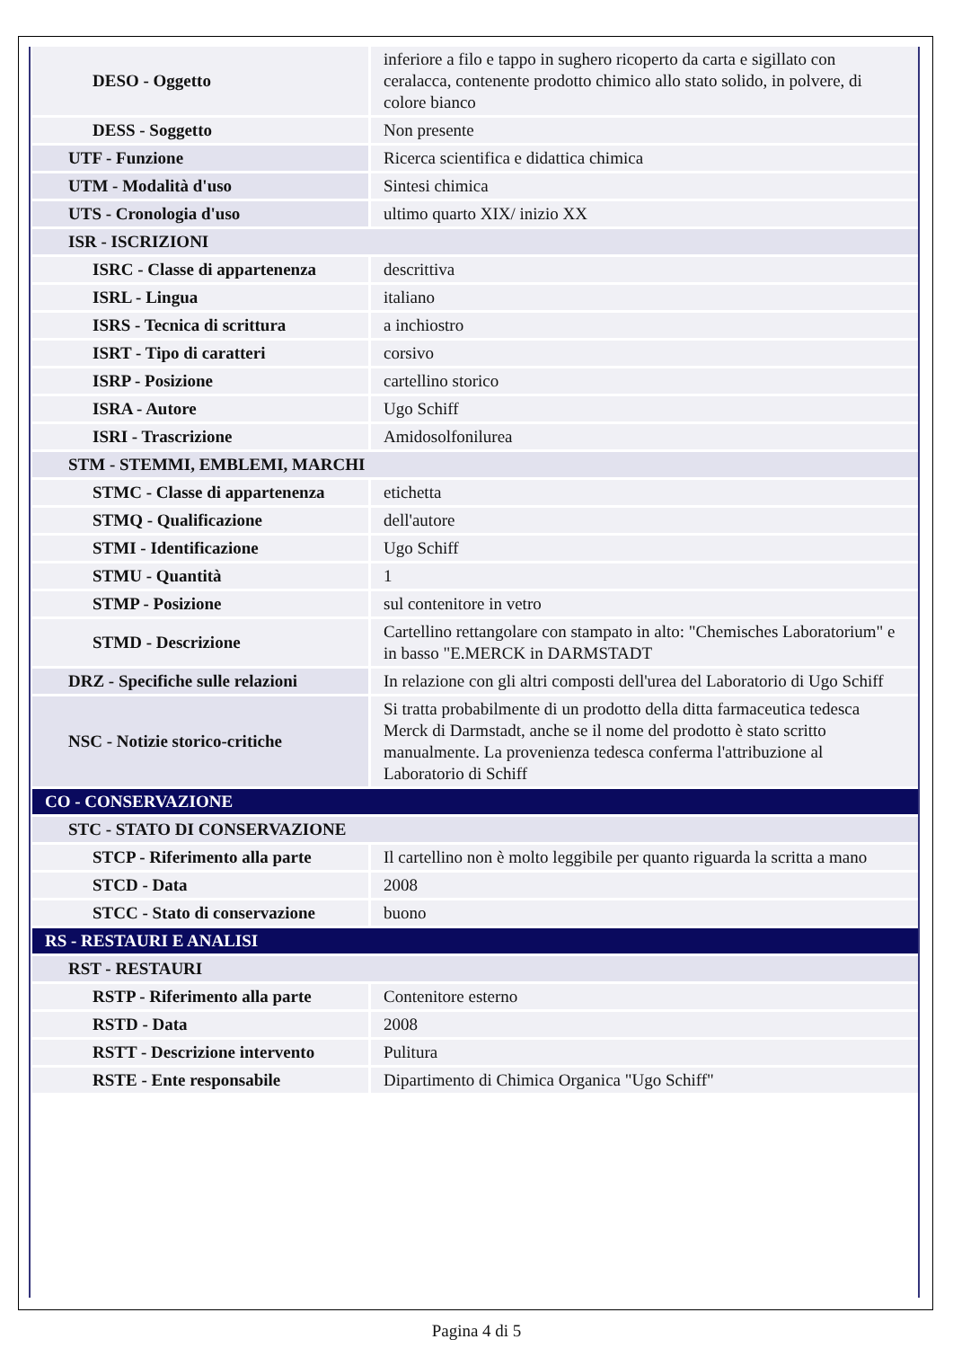| DESO - Oggetto | inferiore a filo e tappo in sughero ricoperto da carta e sigillato con ceralacca, contenente prodotto chimico allo stato solido, in polvere, di colore bianco |
| DESS - Soggetto | Non presente |
| UTF - Funzione | Ricerca scientifica e didattica chimica |
| UTM - Modalità d'uso | Sintesi chimica |
| UTS - Cronologia d'uso | ultimo quarto XIX/ inizio XX |
| ISR - ISCRIZIONI | |
| ISRC - Classe di appartenenza | descrittiva |
| ISRL - Lingua | italiano |
| ISRS - Tecnica di scrittura | a inchiostro |
| ISRT - Tipo di caratteri | corsivo |
| ISRP - Posizione | cartellino storico |
| ISRA - Autore | Ugo Schiff |
| ISRI - Trascrizione | Amidosolfonilurea |
| STM - STEMMI, EMBLEMI, MARCHI | |
| STMC - Classe di appartenenza | etichetta |
| STMQ - Qualificazione | dell'autore |
| STMI - Identificazione | Ugo Schiff |
| STMU - Quantità | 1 |
| STMP - Posizione | sul contenitore in vetro |
| STMD - Descrizione | Cartellino rettangolare con stampato in alto: "Chemisches Laboratorium" e in basso "E.MERCK in DARMSTADT |
| DRZ - Specifiche sulle relazioni | In relazione con gli altri composti dell'urea del Laboratorio di Ugo Schiff |
| NSC - Notizie storico-critiche | Si tratta probabilmente di un prodotto della ditta farmaceutica tedesca Merck di Darmstadt, anche se il nome del prodotto è stato scritto manualmente. La provenienza tedesca conferma l'attribuzione al Laboratorio di Schiff |
| CO - CONSERVAZIONE | |
| STC - STATO DI CONSERVAZIONE | |
| STCP - Riferimento alla parte | Il cartellino non è molto leggibile per quanto riguarda la scritta a mano |
| STCD - Data | 2008 |
| STCC - Stato di conservazione | buono |
| RS - RESTAURI E ANALISI | |
| RST - RESTAURI | |
| RSTP - Riferimento alla parte | Contenitore esterno |
| RSTD - Data | 2008 |
| RSTT - Descrizione intervento | Pulitura |
| RSTE - Ente responsabile | Dipartimento di Chimica Organica "Ugo Schiff" |
Pagina 4 di 5